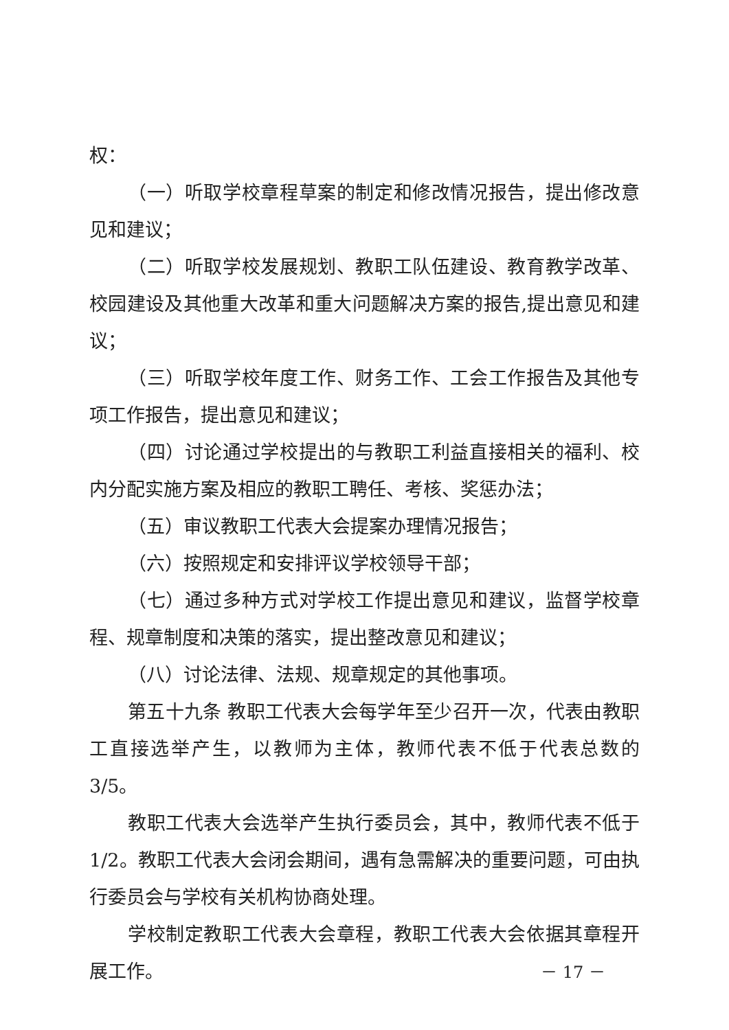权：
（一）听取学校章程草案的制定和修改情况报告，提出修改意见和建议；
（二）听取学校发展规划、教职工队伍建设、教育教学改革、校园建设及其他重大改革和重大问题解决方案的报告,提出意见和建议；
（三）听取学校年度工作、财务工作、工会工作报告及其他专项工作报告，提出意见和建议；
（四）讨论通过学校提出的与教职工利益直接相关的福利、校内分配实施方案及相应的教职工聘任、考核、奖惩办法；
（五）审议教职工代表大会提案办理情况报告；
（六）按照规定和安排评议学校领导干部；
（七）通过多种方式对学校工作提出意见和建议，监督学校章程、规章制度和决策的落实，提出整改意见和建议；
（八）讨论法律、法规、规章规定的其他事项。
第五十九条 教职工代表大会每学年至少召开一次，代表由教职工直接选举产生，以教师为主体，教师代表不低于代表总数的 3/5。
教职工代表大会选举产生执行委员会，其中，教师代表不低于1/2。教职工代表大会闭会期间，遇有急需解决的重要问题，可由执行委员会与学校有关机构协商处理。
学校制定教职工代表大会章程，教职工代表大会依据其章程开展工作。
－ 17 －